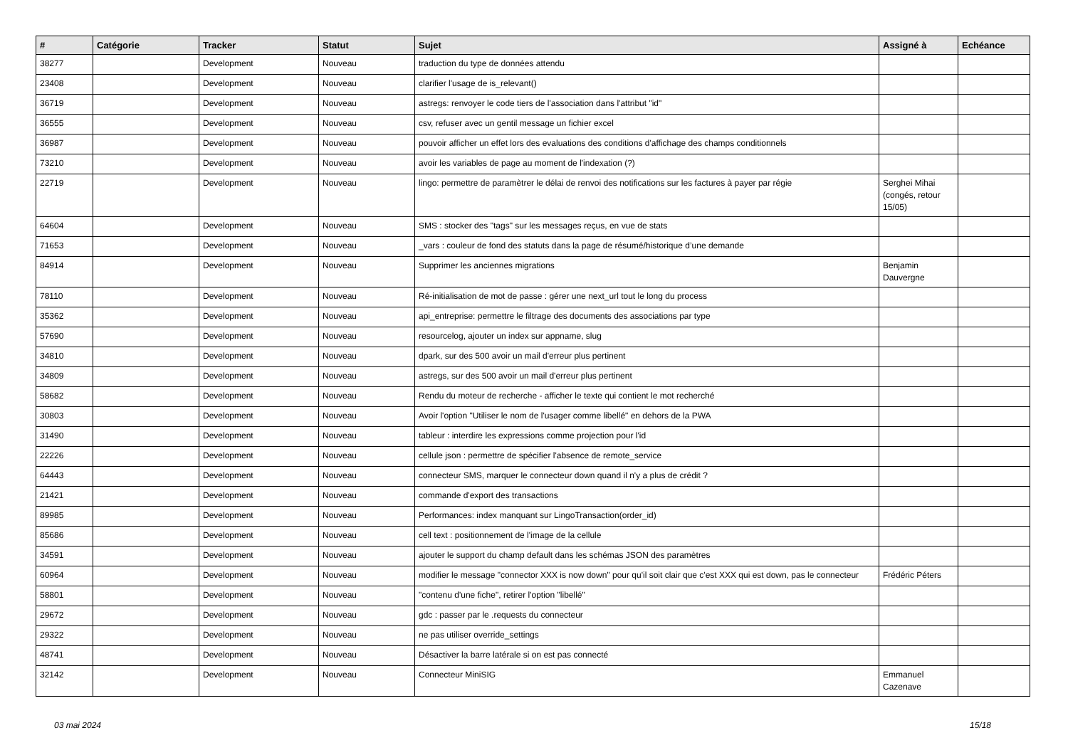| # | Catégorie | Tracker | Statut | Sujet | Assigné à | Echéance |
| --- | --- | --- | --- | --- | --- | --- |
| 38277 | | Development | Nouveau | traduction du type de données attendu | | |
| 23408 | | Development | Nouveau | clarifier l'usage de is_relevant() | | |
| 36719 | | Development | Nouveau | astregs: renvoyer le code tiers de l'association dans l'attribut "id" | | |
| 36555 | | Development | Nouveau | csv, refuser avec un gentil message un fichier excel | | |
| 36987 | | Development | Nouveau | pouvoir afficher un effet lors des evaluations des conditions d'affichage des champs conditionnels | | |
| 73210 | | Development | Nouveau | avoir les variables de page au moment de l'indexation (?) | | |
| 22719 | | Development | Nouveau | lingo: permettre de paramètrer le délai de renvoi des notifications sur les factures à payer par régie | Serghei Mihai (congés, retour 15/05) | |
| 64604 | | Development | Nouveau | SMS : stocker des "tags" sur les messages reçus, en vue de stats | | |
| 71653 | | Development | Nouveau | _vars : couleur de fond des statuts dans la page de résumé/historique d’une demande | | |
| 84914 | | Development | Nouveau | Supprimer les anciennes migrations | Benjamin Dauvergne | |
| 78110 | | Development | Nouveau | Ré-initialisation de mot de passe : gérer une next_url tout le long du process | | |
| 35362 | | Development | Nouveau | api_entreprise: permettre le filtrage des documents des associations par type | | |
| 57690 | | Development | Nouveau | resourcelog, ajouter un index sur appname, slug | | |
| 34810 | | Development | Nouveau | dpark, sur des 500 avoir un mail d'erreur plus pertinent | | |
| 34809 | | Development | Nouveau | astregs, sur des 500 avoir un mail d'erreur plus pertinent | | |
| 58682 | | Development | Nouveau | Rendu du moteur de recherche - afficher le texte qui contient le mot recherché | | |
| 30803 | | Development | Nouveau | Avoir l'option "Utiliser le nom de l'usager comme libellé" en dehors de la PWA | | |
| 31490 | | Development | Nouveau | tableur : interdire les expressions comme projection pour l'id | | |
| 22226 | | Development | Nouveau | cellule json : permettre de spécifier l'absence de remote_service | | |
| 64443 | | Development | Nouveau | connecteur SMS, marquer le connecteur down quand il n'y a plus de crédit ? | | |
| 21421 | | Development | Nouveau | commande d'export des transactions | | |
| 89985 | | Development | Nouveau | Performances: index manquant sur LingoTransaction(order_id) | | |
| 85686 | | Development | Nouveau | cell text : positionnement de l'image de la cellule | | |
| 34591 | | Development | Nouveau | ajouter le support du champ default dans les schémas JSON des paramètres | | |
| 60964 | | Development | Nouveau | modifier le message "connector XXX is now down" pour qu'il soit clair que c'est XXX qui est down, pas le connecteur | Frédéric Péters | |
| 58801 | | Development | Nouveau | "contenu d'une fiche", retirer l'option "libellé" | | |
| 29672 | | Development | Nouveau | gdc : passer par le .requests du connecteur | | |
| 29322 | | Development | Nouveau | ne pas utiliser override_settings | | |
| 48741 | | Development | Nouveau | Désactiver la barre latérale si on est pas connecté | | |
| 32142 | | Development | Nouveau | Connecteur MiniSIG | Emmanuel Cazenave | |
03 mai 2024 15/18